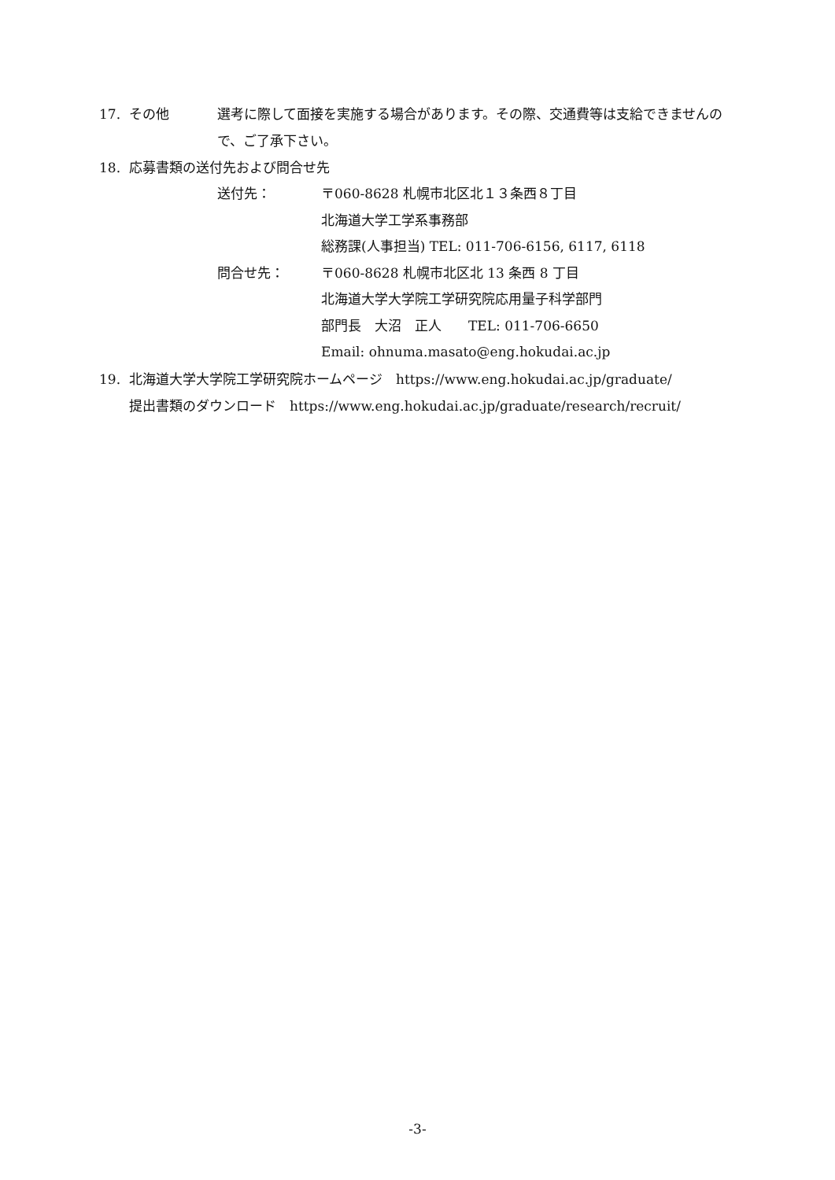17. その他 選考に際して面接を実施する場合があります。その際、交通費等は支給できませんので、ご了承下さい。
18. 応募書類の送付先および問合せ先
送付先： 〒060-8628 札幌市北区北１３条西８丁目
北海道大学工学系事務部
総務課(人事担当) TEL: 011-706-6156, 6117, 6118
問合せ先： 〒060-8628 札幌市北区北 13 条西 8 丁目
北海道大学大学院工学研究院応用量子科学部門
部門長　大沼　正人　　TEL: 011-706-6650
Email: ohnuma.masato@eng.hokudai.ac.jp
19. 北海道大学大学院工学研究院ホームページ　https://www.eng.hokudai.ac.jp/graduate/
提出書類のダウンロード　https://www.eng.hokudai.ac.jp/graduate/research/recruit/
-3-